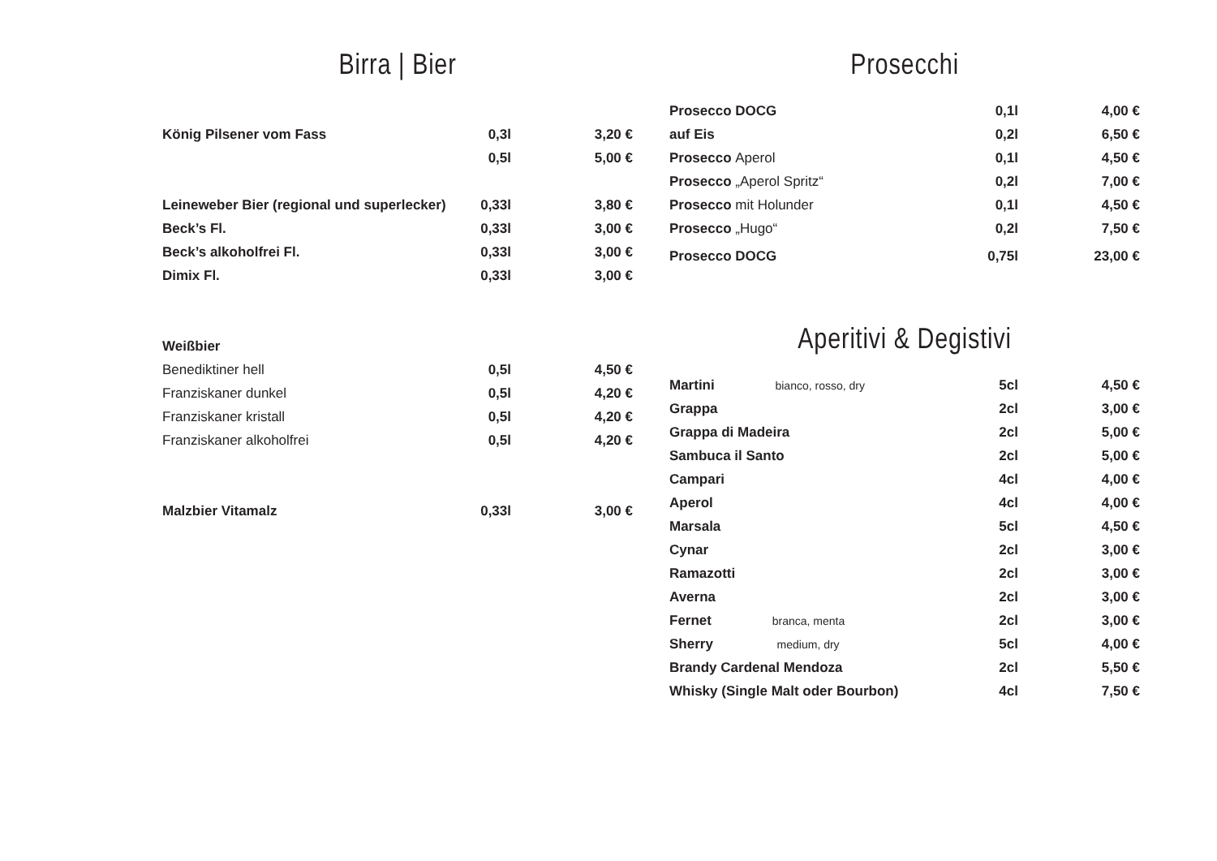Birra | Bier
| König Pilsener vom Fass | 0,3l | 3,20 € |
| | 0,5l | 5,00 € |
| Leineweber Bier (regional und superlecker) | 0,33l | 3,80 € |
| Beck’s Fl. | 0,33l | 3,00 € |
| Beck’s alkoholfrei Fl. | 0,33l | 3,00 € |
| Dimix Fl. | 0,33l | 3,00 € |
| Weißbier | | |
| Benediktiner hell | 0,5l | 4,50 € |
| Franziskaner dunkel | 0,5l | 4,20 € |
| Franziskaner kristall | 0,5l | 4,20 € |
| Franziskaner alkoholfrei | 0,5l | 4,20 € |
| Malzbier Vitamalz | 0,33l | 3,00 € |
Prosecchi
| Prosecco DOCG | 0,1l | 4,00 € |
| auf Eis | 0,2l | 6,50 € |
| Prosecco Aperol | 0,1l | 4,50 € |
| Prosecco „Aperol Spritz“ | 0,2l | 7,00 € |
| Prosecco mit Holunder | 0,1l | 4,50 € |
| Prosecco „Hugo“ | 0,2l | 7,50 € |
| Prosecco DOCG | 0,75l | 23,00 € |
Aperitivi & Degistivi
| Martini bianco, rosso, dry | 5cl | 4,50 € |
| Grappa | 2cl | 3,00 € |
| Grappa di Madeira | 2cl | 5,00 € |
| Sambuca il Santo | 2cl | 5,00 € |
| Campari | 4cl | 4,00 € |
| Aperol | 4cl | 4,00 € |
| Marsala | 5cl | 4,50 € |
| Cynar | 2cl | 3,00 € |
| Ramazotti | 2cl | 3,00 € |
| Averna | 2cl | 3,00 € |
| Fernet branca, menta | 2cl | 3,00 € |
| Sherry medium, dry | 5cl | 4,00 € |
| Brandy Cardenal Mendoza | 2cl | 5,50 € |
| Whisky (Single Malt oder Bourbon) | 4cl | 7,50 € |